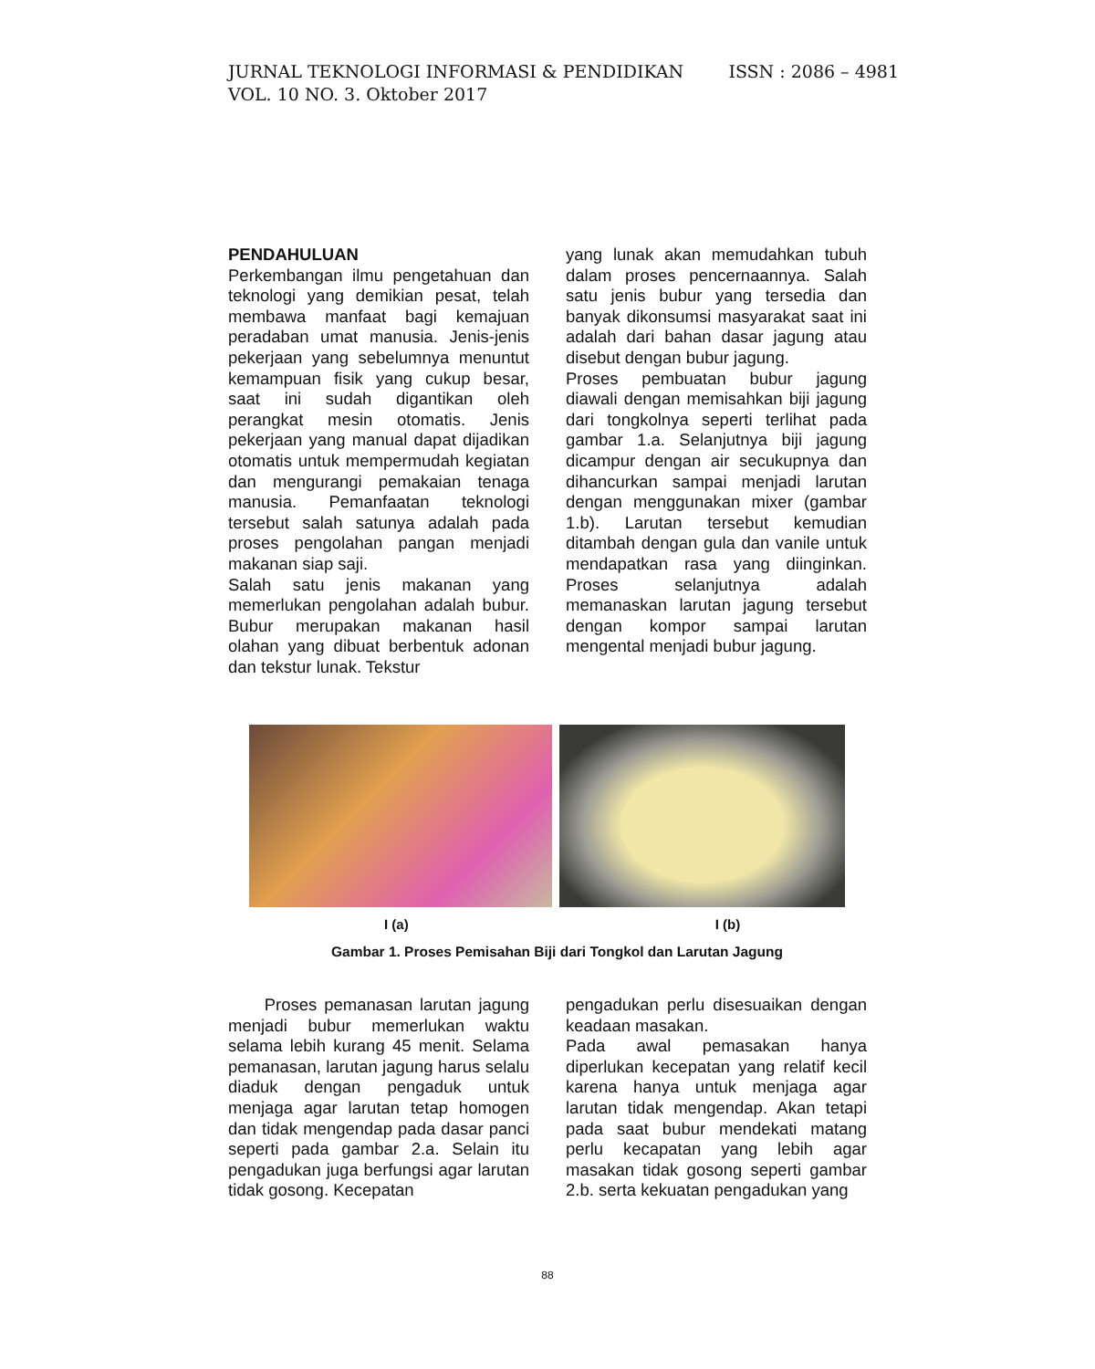ISSN : 2086 – 4981 JURNAL TEKNOLOGI INFORMASI & PENDIDIKAN
VOL. 10 NO. 3. Oktober 2017
PENDAHULUAN
Perkembangan ilmu pengetahuan dan teknologi yang demikian pesat, telah membawa manfaat bagi kemajuan peradaban umat manusia. Jenis-jenis pekerjaan yang sebelumnya menuntut kemampuan fisik yang cukup besar, saat ini sudah digantikan oleh perangkat mesin otomatis. Jenis pekerjaan yang manual dapat dijadikan otomatis untuk mempermudah kegiatan dan mengurangi pemakaian tenaga manusia. Pemanfaatan teknologi tersebut salah satunya adalah pada proses pengolahan pangan menjadi makanan siap saji.
Salah satu jenis makanan yang memerlukan pengolahan adalah bubur. Bubur merupakan makanan hasil olahan yang dibuat berbentuk adonan dan tekstur lunak. Tekstur
yang lunak akan memudahkan tubuh dalam proses pencernaannya. Salah satu jenis bubur yang tersedia dan banyak dikonsumsi masyarakat saat ini adalah dari bahan dasar jagung atau disebut dengan bubur jagung.
Proses pembuatan bubur jagung diawali dengan memisahkan biji jagung dari tongkolnya seperti terlihat pada gambar 1.a. Selanjutnya biji jagung dicampur dengan air secukupnya dan dihancurkan sampai menjadi larutan dengan menggunakan mixer (gambar 1.b). Larutan tersebut kemudian ditambah dengan gula dan vanile untuk mendapatkan rasa yang diinginkan. Proses selanjutnya adalah memanaskan larutan jagung tersebut dengan kompor sampai larutan mengental menjadi bubur jagung.
I (a) I (b)
Gambar 1. Proses Pemisahan Biji dari Tongkol dan Larutan Jagung
Proses pemanasan larutan jagung menjadi bubur memerlukan waktu selama lebih kurang 45 menit. Selama pemanasan, larutan jagung harus selalu diaduk dengan pengaduk untuk menjaga agar larutan tetap homogen dan tidak mengendap pada dasar panci seperti pada gambar 2.a. Selain itu pengadukan juga berfungsi agar larutan tidak gosong. Kecepatan
pengadukan perlu disesuaikan dengan keadaan masakan.
Pada awal pemasakan hanya diperlukan kecepatan yang relatif kecil karena hanya untuk menjaga agar larutan tidak mengendap. Akan tetapi pada saat bubur mendekati matang perlu kecapatan yang lebih agar masakan tidak gosong seperti gambar 2.b. serta kekuatan pengadukan yang
88